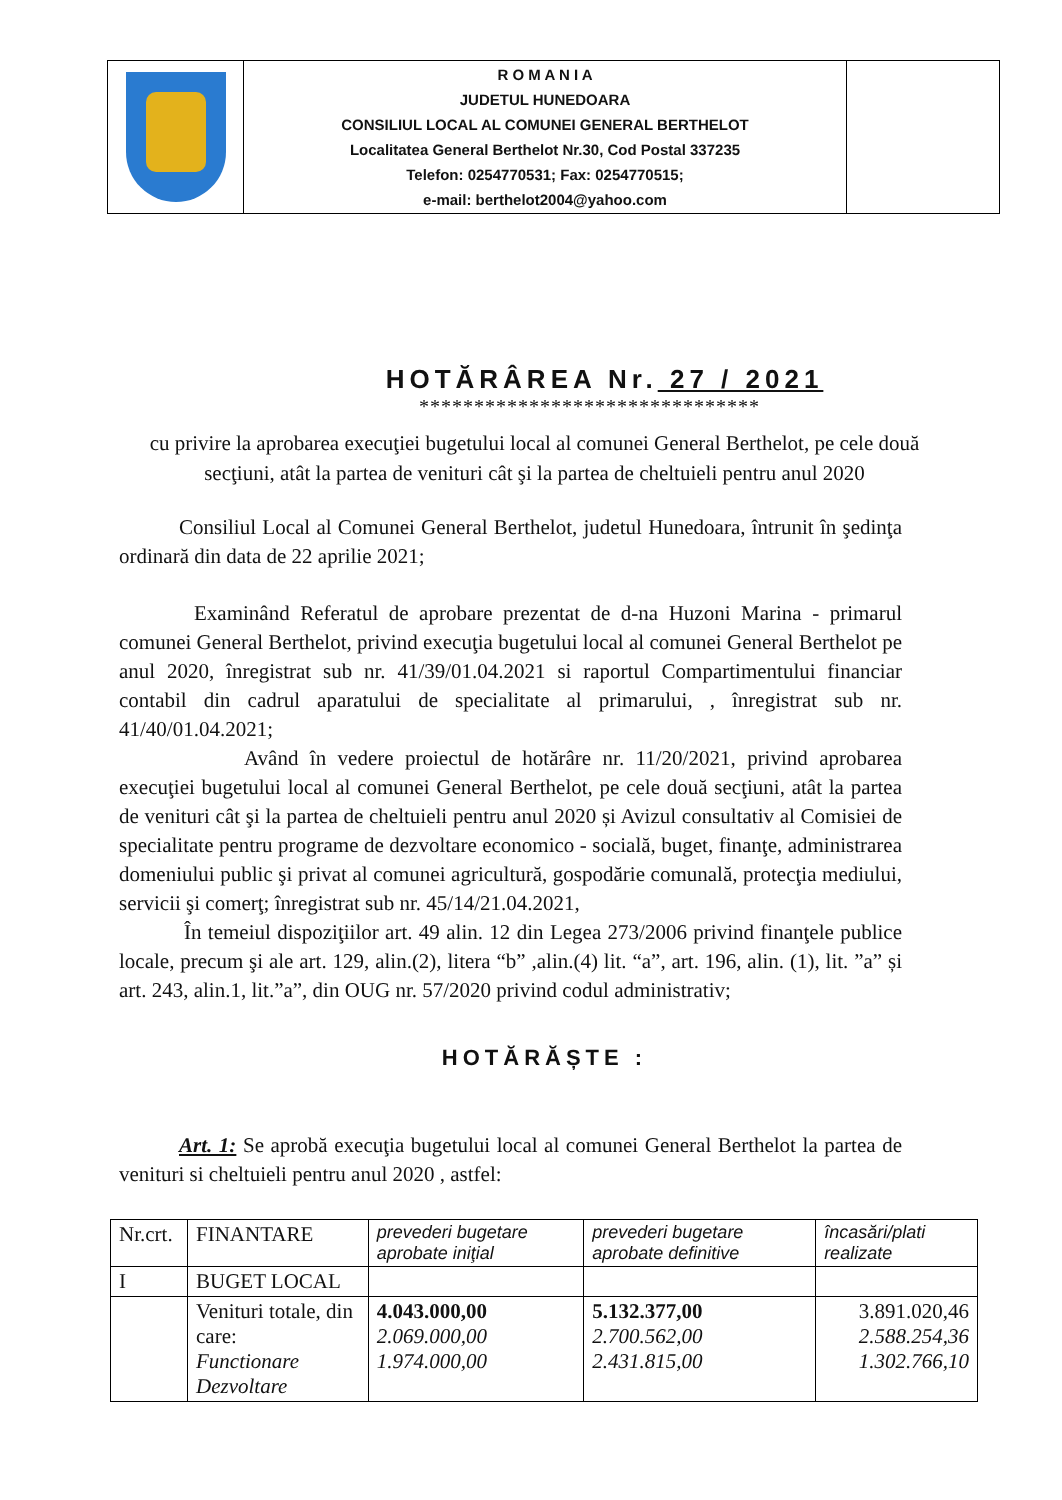| | R O M A N I A JUDETUL HUNEDOARA CONSILIUL LOCAL AL COMUNEI GENERAL BERTHELOT Localitatea General Berthelot Nr.30, Cod Postal 337235 Telefon: 0254770531; Fax: 0254770515; e-mail: berthelot2004@yahoo.com | |
HOTĂRÂREA Nr. 27 / 2021
*******************************
cu privire la aprobarea execuţiei bugetului local al comunei General Berthelot, pe cele două secţiuni, atât la partea de venituri cât şi la partea de cheltuieli pentru anul 2020
Consiliul Local al Comunei General Berthelot, judetul Hunedoara, întrunit în şedinţa ordinară din data de 22 aprilie 2021;
Examinând Referatul de aprobare prezentat de d-na Huzoni Marina - primarul comunei General Berthelot, privind execuţia bugetului local al comunei General Berthelot pe anul 2020, înregistrat sub nr. 41/39/01.04.2021 si raportul Compartimentului financiar contabil din cadrul aparatului de specialitate al primarului, , înregistrat sub nr. 41/40/01.04.2021;
Având în vedere proiectul de hotărâre nr. 11/20/2021, privind aprobarea execuţiei bugetului local al comunei General Berthelot, pe cele două secţiuni, atât la partea de venituri cât şi la partea de cheltuieli pentru anul 2020 și Avizul consultativ al Comisiei de specialitate pentru programe de dezvoltare economico - socială, buget, finanţe, administrarea domeniului public şi privat al comunei agricultură, gospodărie comunală, protecţia mediului, servicii şi comerţ; înregistrat sub nr. 45/14/21.04.2021,
În temeiul dispoziţiilor art. 49 alin. 12 din Legea 273/2006 privind finanţele publice locale, precum şi ale art. 129, alin.(2), litera “b” ,alin.(4) lit. “a”, art. 196, alin. (1), lit. ”a” și art. 243, alin.1, lit.”a”, din OUG nr. 57/2020 privind codul administrativ;
HOTĂRĂȘTE :
Art. 1: Se aprobă execuţia bugetului local al comunei General Berthelot la partea de venituri si cheltuieli pentru anul 2020 , astfel:
| Nr.crt. | FINANTARE | prevederi bugetare aprobate iniţial | prevederi bugetare aprobate definitive | încasări/plati realizate |
| --- | --- | --- | --- | --- |
| I | BUGET LOCAL | | | |
| | Venituri totale, din care: Functionare Dezvoltare | 4.043.000,00 2.069.000,00 1.974.000,00 | 5.132.377,00 2.700.562,00 2.431.815,00 | 3.891.020,46 2.588.254,36 1.302.766,10 |